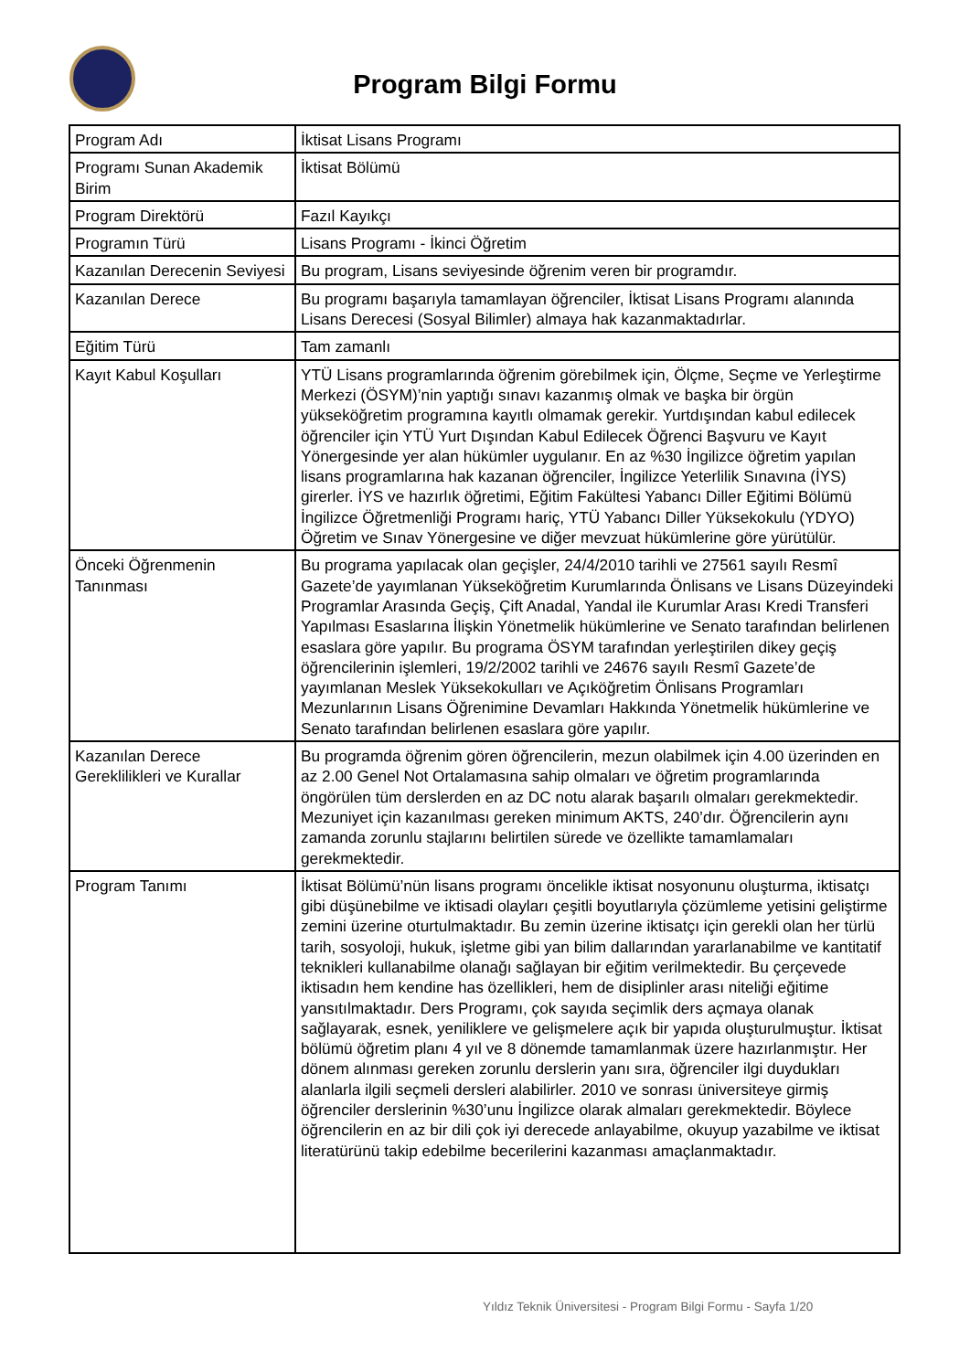Program Bilgi Formu
| Program Adı | İktisat Lisans Programı |
| Programı Sunan Akademik Birim | İktisat Bölümü |
| Program Direktörü | Fazıl Kayıkçı |
| Programın Türü | Lisans Programı - İkinci Öğretim |
| Kazanılan Derecenin Seviyesi | Bu program, Lisans seviyesinde öğrenim veren bir programdır. |
| Kazanılan Derece | Bu programı başarıyla tamamlayan öğrenciler, İktisat Lisans Programı alanında Lisans Derecesi (Sosyal Bilimler) almaya hak kazanmaktadırlar. |
| Eğitim Türü | Tam zamanlı |
| Kayıt Kabul Koşulları | YTÜ Lisans programlarında öğrenim görebilmek için, Ölçme, Seçme ve Yerleştirme Merkezi (ÖSYM)’nin yaptığı sınavı kazanmış olmak ve başka bir örgün yükseköğretim programına kayıtlı olmamak gerekir. Yurtdışından kabul edilecek öğrenciler için YTÜ Yurt Dışından Kabul Edilecek Öğrenci Başvuru ve Kayıt Yönergesinde yer alan hükümler uygulanır. En az %30 İngilizce öğretim yapılan lisans programlarına hak kazanan öğrenciler, İngilizce Yeterlilik Sınavına (İYS) girerler. İYS ve hazırlık öğretimi, Eğitim Fakültesi Yabancı Diller Eğitimi Bölümü İngilizce Öğretmenliği Programı hariç, YTÜ Yabancı Diller Yüksekokulu (YDYO) Öğretim ve Sınav Yönergesine ve diğer mevzuat hükümlerine göre yürütülür. |
| Önceki Öğrenmenin Tanınması | Bu programa yapılacak olan geçişler, 24/4/2010 tarihli ve 27561 sayılı Resmî Gazete’de yayımlanan Yükseköğretim Kurumlarında Önlisans ve Lisans Düzeyindeki Programlar Arasında Geçiş, Çift Anadal, Yandal ile Kurumlar Arası Kredi Transferi Yapılması Esaslarına İlişkin Yönetmelik hükümlerine ve Senato tarafından belirlenen esaslara göre yapılır. Bu programa ÖSYM tarafından yerleştirilen dikey geçiş öğrencilerinin işlemleri, 19/2/2002 tarihli ve 24676 sayılı Resmî Gazete’de yayımlanan Meslek Yüksekokulları ve Açıköğretim Önlisans Programları Mezunlarının Lisans Öğrenimine Devamları Hakkında Yönetmelik hükümlerine ve Senato tarafından belirlenen esaslara göre yapılır. |
| Kazanılan Derece Gereklilikleri ve Kurallar | Bu programda öğrenim gören öğrencilerin, mezun olabilmek için 4.00 üzerinden en az 2.00 Genel Not Ortalamasına sahip olmaları ve öğretim programlarında öngörülen tüm derslerden en az DC notu alarak başarılı olmaları gerekmektedir. Mezuniyet için kazanılması gereken minimum AKTS, 240’dır. Öğrencilerin aynı zamanda zorunlu stajlarını belirtilen sürede ve özellikte tamamlamaları gerekmektedir. |
| Program Tanımı | İktisat Bölümü’nün lisans programı öncelikle iktisat nosyonunu oluşturma, iktisatçı gibi düşünebilme ve iktisadi olayları çeşitli boyutlarıyla çözümleme yetisini geliştirme zemini üzerine oturtulmaktadır. Bu zemin üzerine iktisatçı için gerekli olan her türlü tarih, sosyoloji, hukuk, işletme gibi yan bilim dallarından yararlanabilme ve kantitatif teknikleri kullanabilme olanağı sağlayan bir eğitim verilmektedir. Bu çerçevede iktisadın hem kendine has özellikleri, hem de disiplinler arası niteliği eğitime yansıtılmaktadır. Ders Programı, çok sayıda seçimlik ders açmaya olanak sağlayarak, esnek, yeniliklere ve gelişmelere açık bir yapıda oluşturulmuştur. İktisat bölümü öğretim planı 4 yıl ve 8 dönemde tamamlanmak üzere hazırlanmıştır. Her dönem alınması gereken zorunlu derslerin yanı sıra, öğrenciler ilgi duydukları alanlarla ilgili seçmeli dersleri alabilirler. 2010 ve sonrası üniversiteye girmiş öğrenciler derslerinin %30’unu İngilizce olarak almaları gerekmektedir. Böylece öğrencilerin en az bir dili çok iyi derecede anlayabilme, okuyup yazabilme ve iktisat literatürünü takip edebilme becerilerini kazanması amaçlanmaktadır. |
Yıldız Teknik Üniversitesi - Program Bilgi Formu - Sayfa 1/20